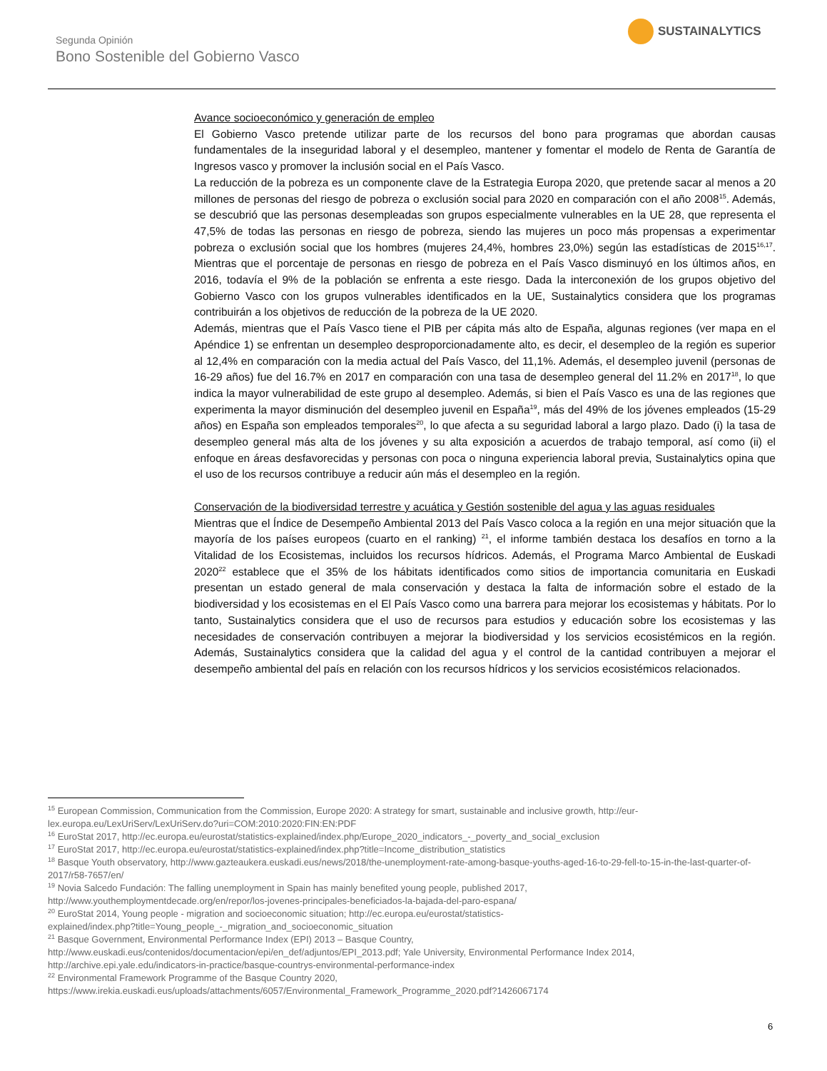Segunda Opinión
Bono Sostenible del Gobierno Vasco
SUSTAINALYTICS
Avance socioeconómico y generación de empleo
El Gobierno Vasco pretende utilizar parte de los recursos del bono para programas que abordan causas fundamentales de la inseguridad laboral y el desempleo, mantener y fomentar el modelo de Renta de Garantía de Ingresos vasco y promover la inclusión social en el País Vasco.
La reducción de la pobreza es un componente clave de la Estrategia Europa 2020, que pretende sacar al menos a 20 millones de personas del riesgo de pobreza o exclusión social para 2020 en comparación con el año 2008<sup>15</sup>. Además, se descubrió que las personas desempleadas son grupos especialmente vulnerables en la UE 28, que representa el 47,5% de todas las personas en riesgo de pobreza, siendo las mujeres un poco más propensas a experimentar pobreza o exclusión social que los hombres (mujeres 24,4%, hombres 23,0%) según las estadísticas de 2015<sup>16,17</sup>. Mientras que el porcentaje de personas en riesgo de pobreza en el País Vasco disminuyó en los últimos años, en 2016, todavía el 9% de la población se enfrenta a este riesgo. Dada la interconexión de los grupos objetivo del Gobierno Vasco con los grupos vulnerables identificados en la UE, Sustainalytics considera que los programas contribuirán a los objetivos de reducción de la pobreza de la UE 2020.
Además, mientras que el País Vasco tiene el PIB per cápita más alto de España, algunas regiones (ver mapa en el Apéndice 1) se enfrentan un desempleo desproporcionadamente alto, es decir, el desempleo de la región es superior al 12,4% en comparación con la media actual del País Vasco, del 11,1%. Además, el desempleo juvenil (personas de 16-29 años) fue del 16.7% en 2017 en comparación con una tasa de desempleo general del 11.2% en 2017<sup>18</sup>, lo que indica la mayor vulnerabilidad de este grupo al desempleo. Además, si bien el País Vasco es una de las regiones que experimenta la mayor disminución del desempleo juvenil en España<sup>19</sup>, más del 49% de los jóvenes empleados (15-29 años) en España son empleados temporales<sup>20</sup>, lo que afecta a su seguridad laboral a largo plazo. Dado (i) la tasa de desempleo general más alta de los jóvenes y su alta exposición a acuerdos de trabajo temporal, así como (ii) el enfoque en áreas desfavorecidas y personas con poca o ninguna experiencia laboral previa, Sustainalytics opina que el uso de los recursos contribuye a reducir aún más el desempleo en la región.
Conservación de la biodiversidad terrestre y acuática y Gestión sostenible del agua y las aguas residuales
Mientras que el Índice de Desempeño Ambiental 2013 del País Vasco coloca a la región en una mejor situación que la mayoría de los países europeos (cuarto en el ranking) <sup>21</sup>, el informe también destaca los desafíos en torno a la Vitalidad de los Ecosistemas, incluidos los recursos hídricos. Además, el Programa Marco Ambiental de Euskadi 2020<sup>22</sup> establece que el 35% de los hábitats identificados como sitios de importancia comunitaria en Euskadi presentan un estado general de mala conservación y destaca la falta de información sobre el estado de la biodiversidad y los ecosistemas en el El País Vasco como una barrera para mejorar los ecosistemas y hábitats. Por lo tanto, Sustainalytics considera que el uso de recursos para estudios y educación sobre los ecosistemas y las necesidades de conservación contribuyen a mejorar la biodiversidad y los servicios ecosistémicos en la región. Además, Sustainalytics considera que la calidad del agua y el control de la cantidad contribuyen a mejorar el desempeño ambiental del país en relación con los recursos hídricos y los servicios ecosistémicos relacionados.
<sup>15</sup> European Commission, Communication from the Commission, Europe 2020: A strategy for smart, sustainable and inclusive growth, http://eur-lex.europa.eu/LexUriServ/LexUriServ.do?uri=COM:2010:2020:FIN:EN:PDF
<sup>16</sup> EuroStat 2017, http://ec.europa.eu/eurostat/statistics-explained/index.php/Europe_2020_indicators_-_poverty_and_social_exclusion
<sup>17</sup> EuroStat 2017, http://ec.europa.eu/eurostat/statistics-explained/index.php?title=Income_distribution_statistics
<sup>18</sup> Basque Youth observatory, http://www.gazteaukera.euskadi.eus/news/2018/the-unemployment-rate-among-basque-youths-aged-16-to-29-fell-to-15-in-the-last-quarter-of-2017/r58-7657/en/
<sup>19</sup> Novia Salcedo Fundación: The falling unemployment in Spain has mainly benefited young people, published 2017,
http://www.youthemploymentdecade.org/en/repor/los-jovenes-principales-beneficiados-la-bajada-del-paro-espana/
<sup>20</sup> EuroStat 2014, Young people - migration and socioeconomic situation; http://ec.europa.eu/eurostat/statistics-
explained/index.php?title=Young_people_-_migration_and_socioeconomic_situation
<sup>21</sup> Basque Government, Environmental Performance Index (EPI) 2013 – Basque Country,
http://www.euskadi.eus/contenidos/documentacion/epi/en_def/adjuntos/EPI_2013.pdf; Yale University, Environmental Performance Index 2014,
http://archive.epi.yale.edu/indicators-in-practice/basque-countrys-environmental-performance-index
<sup>22</sup> Environmental Framework Programme of the Basque Country 2020,
https://www.irekia.euskadi.eus/uploads/attachments/6057/Environmental_Framework_Programme_2020.pdf?1426067174
6